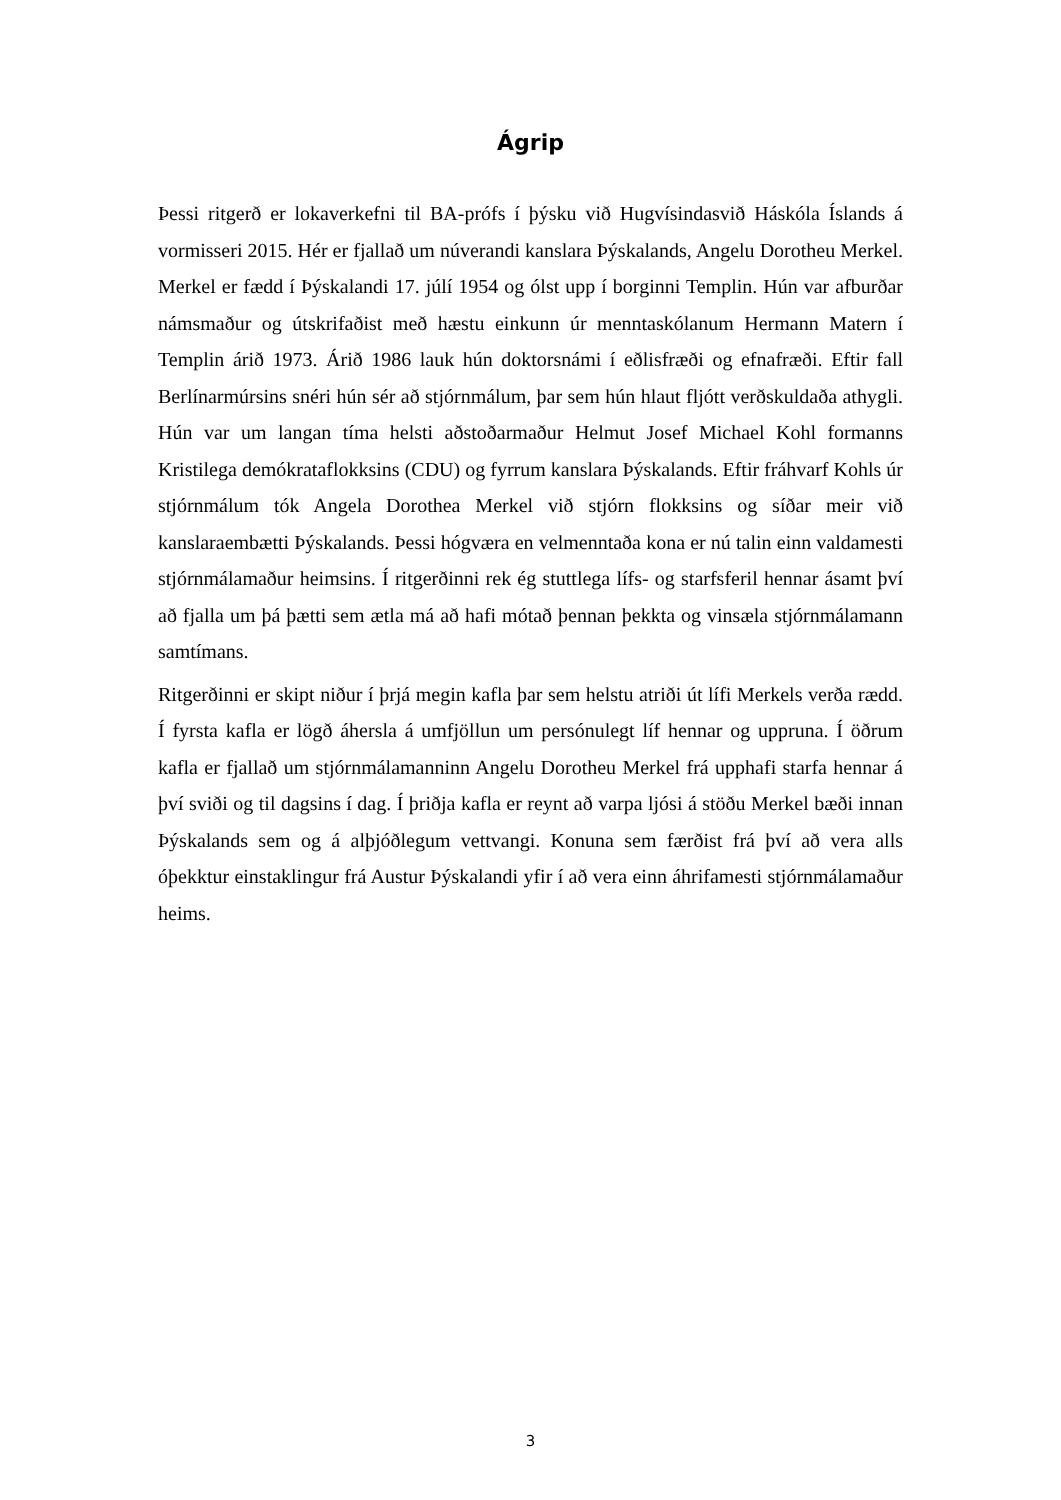Ágrip
Þessi ritgerð er lokaverkefni til BA-prófs í þýsku við Hugvísindasvið Háskóla Íslands á vormisseri 2015. Hér er fjallað um núverandi kanslara Þýskalands, Angelu Dorotheu Merkel. Merkel er fædd í Þýskalandi 17. júlí 1954 og ólst upp í borginni Templin. Hún var afburðar námsmaður og útskrifaðist með hæstu einkunn úr menntaskólanum Hermann Matern í Templin árið 1973. Árið 1986 lauk hún doktorsnámi í eðlisfræði og efnafræði. Eftir fall Berlínarmúrsins snéri hún sér að stjórnmálum, þar sem hún hlaut fljótt verðskuldaða athygli. Hún var um langan tíma helsti aðstoðarmaður Helmut Josef Michael Kohl formanns Kristilega demókrataflokksins (CDU) og fyrrum kanslara Þýskalands. Eftir fráhvarf Kohls úr stjórnmálum tók Angela Dorothea Merkel við stjórn flokksins og síðar meir við kanslaraembætti Þýskalands. Þessi hógværa en velmenntaða kona er nú talin einn valdamesti stjórnmálamaður heimsins. Í ritgerðinni rek ég stuttlega lífs- og starfsferil hennar ásamt því að fjalla um þá þætti sem ætla má að hafi mótað þennan þekkta og vinsæla stjórnmálamann samtímans.
Ritgerðinni er skipt niður í þrjá megin kafla þar sem helstu atriði út lífi Merkels verða rædd. Í fyrsta kafla er lögð áhersla á umfjöllun um persónulegt líf hennar og uppruna. Í öðrum kafla er fjallað um stjórnmálamanninn Angelu Dorotheu Merkel frá upphafi starfa hennar á því sviði og til dagsins í dag. Í þriðja kafla er reynt að varpa ljósi á stöðu Merkel bæði innan Þýskalands sem og á alþjóðlegum vettvangi. Konuna sem færðist frá því að vera alls óþekktur einstaklingur frá Austur Þýskalandi yfir í að vera einn áhrifamesti stjórnmálamaður heims.
3